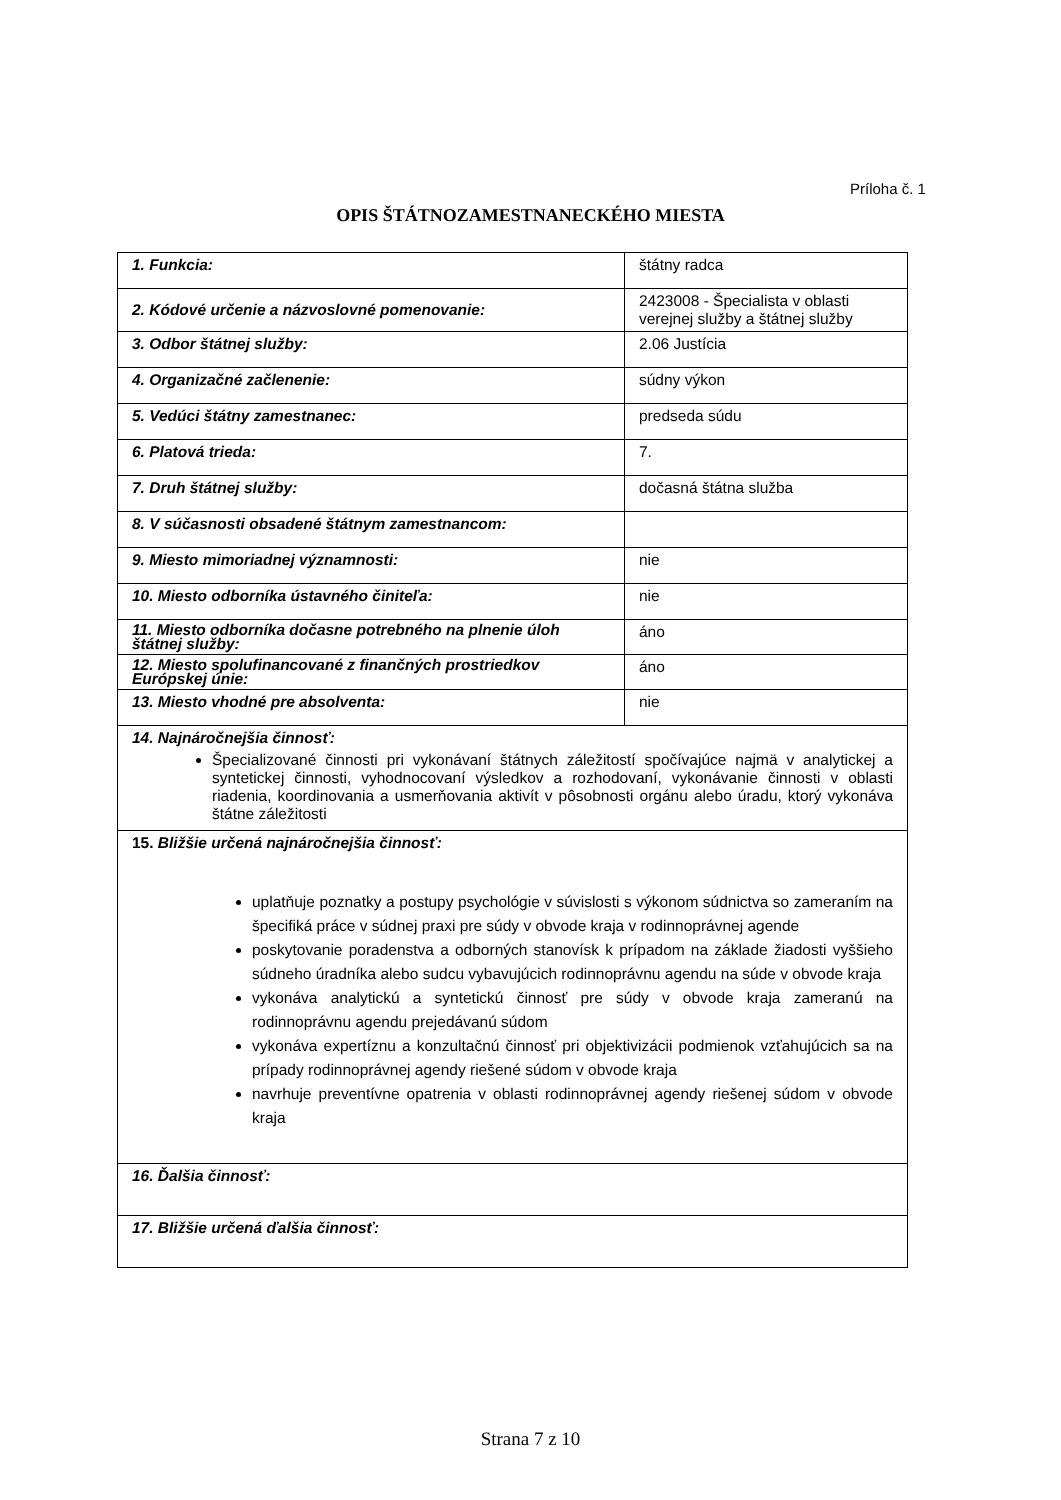Príloha č. 1
OPIS ŠTÁTNOZAMESTNANECKÉHO MIESTA
| 1. Funkcia: | štátny radca |
| 2. Kódové určenie a názvoslovné pomenovanie: | 2423008 - Špecialista v oblasti verejnej služby a štátnej služby |
| 3. Odbor štátnej služby: | 2.06 Justícia |
| 4. Organizačné začlenenie: | súdny výkon |
| 5. Vedúci štátny zamestnanec: | predseda súdu |
| 6. Platová trieda: | 7. |
| 7. Druh štátnej služby: | dočasná štátna služba |
| 8. V súčasnosti obsadené štátnym zamestnancom: | |
| 9. Miesto mimoriadnej významnosti: | nie |
| 10. Miesto odborníka ústavného činiteľa: | nie |
| 11. Miesto odborníka dočasne potrebného na plnenie úloh štátnej služby: | áno |
| 12. Miesto spolufinancované z finančných prostriedkov Európskej únie: | áno |
| 13. Miesto vhodné pre absolventa: | nie |
| 14. Najnáročnejšia činnosť: Špecializované činnosti pri vykonávaní štátnych záležitostí spočívajúce najmä v analytickej a syntetickej činnosti, vyhodnocovaní výsledkov a rozhodovaní, vykonávanie činnosti v oblasti riadenia, koordinovania a usmerňovania aktivít v pôsobnosti orgánu alebo úradu, ktorý vykonáva štátne záležitosti | |
| 15. Bližšie určená najnáročnejšia činnosť: uplatňuje poznatky a postupy psychológie v súvislosti s výkonom súdnictva so zameraním na špecifiká práce v súdnej praxi pre súdy v obvode kraja v rodinnoprávnej agende poskytovanie poradenstva a odborných stanovísk k prípadom na základe žiadosti vyššieho súdneho úradníka alebo sudcu vybavujúcich rodinnoprávnu agendu na súde v obvode kraja vykonáva analytickú a syntetickú činnosť pre súdy v obvode kraja zameranú na rodinnoprávnu agendu prejedávanú súdom vykonáva expertíznu a konzultačnú činnosť pri objektivizácii podmienok vzťahujúcich sa na prípady rodinnoprávnej agendy riešené súdom v obvode kraja navrhuje preventívne opatrenia v oblasti rodinnoprávnej agendy riešenej súdom v obvode kraja | |
| 16. Ďalšia činnosť: | |
| 17. Bližšie určená ďalšia činnosť: | |
Strana 7 z 10